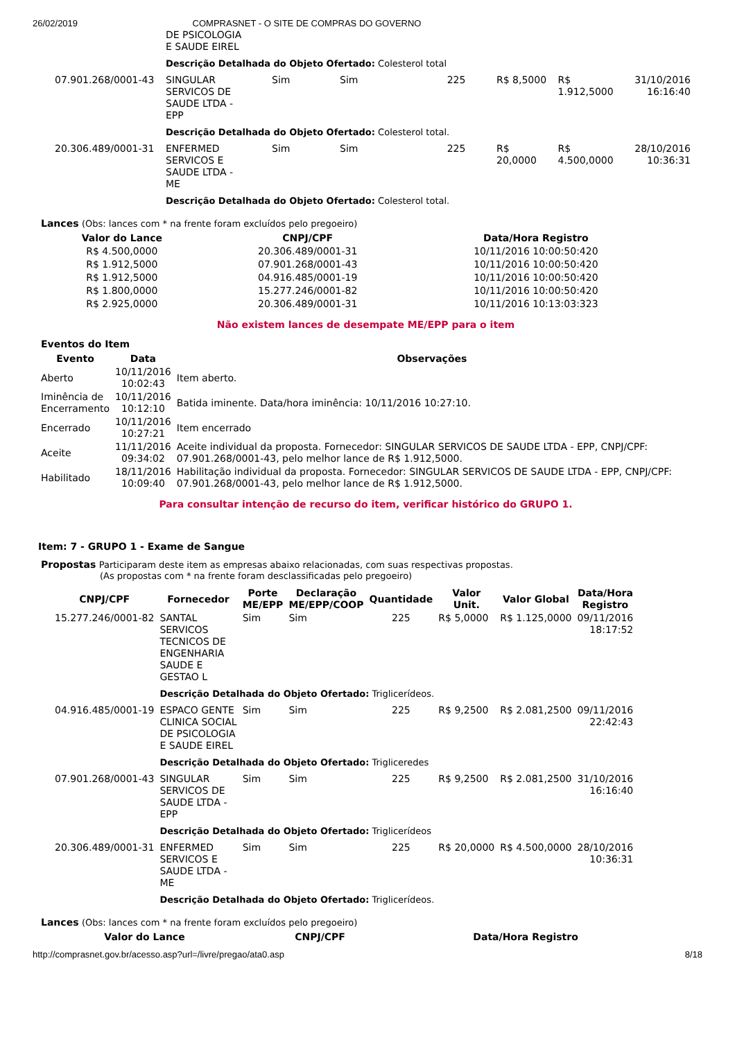26/02/2019 COMPRASNET - O SITE DE COMPRAS DO GOVERNO
| | DE PSICOLOGIA E SAUDE EIREL | | | | | | |
| | Descrição Detalhada do Objeto Ofertado: Colesterol total | | | | | | |
| 07.901.268/0001-43 | SINGULAR SERVICOS DE SAUDE LTDA - EPP | Sim | Sim | 225 | R$ 8,5000 | R$ 1.912,5000 | 31/10/2016 16:16:40 |
| | Descrição Detalhada do Objeto Ofertado: Colesterol total. | | | | | | |
| 20.306.489/0001-31 | ENFERMED SERVICOS E SAUDE LTDA - ME | Sim | Sim | 225 | R$ 20,0000 | R$ 4.500,0000 | 28/10/2016 10:36:31 |
| | Descrição Detalhada do Objeto Ofertado: Colesterol total. | | | | | | |
Lances (Obs: lances com * na frente foram excluídos pelo pregoeiro)
| Valor do Lance | CNPJ/CPF | Data/Hora Registro |
| --- | --- | --- |
| R$ 4.500,0000 | 20.306.489/0001-31 | 10/11/2016 10:00:50:420 |
| R$ 1.912,5000 | 07.901.268/0001-43 | 10/11/2016 10:00:50:420 |
| R$ 1.912,5000 | 04.916.485/0001-19 | 10/11/2016 10:00:50:420 |
| R$ 1.800,0000 | 15.277.246/0001-82 | 10/11/2016 10:00:50:420 |
| R$ 2.925,0000 | 20.306.489/0001-31 | 10/11/2016 10:13:03:323 |
Não existem lances de desempate ME/EPP para o item
Eventos do Item
| Evento | Data | Observações |
| --- | --- | --- |
| Aberto | 10/11/2016 10:02:43 | Item aberto. |
| Iminência de Encerramento | 10/11/2016 10:12:10 | Batida iminente. Data/hora iminência: 10/11/2016 10:27:10. |
| Encerrado | 10/11/2016 10:27:21 | Item encerrado |
| Aceite | 11/11/2016 09:34:02 | Aceite individual da proposta. Fornecedor: SINGULAR SERVICOS DE SAUDE LTDA - EPP, CNPJ/CPF: 07.901.268/0001-43, pelo melhor lance de R$ 1.912,5000. |
| Habilitado | 18/11/2016 10:09:40 | Habilitação individual da proposta. Fornecedor: SINGULAR SERVICOS DE SAUDE LTDA - EPP, CNPJ/CPF: 07.901.268/0001-43, pelo melhor lance de R$ 1.912,5000. |
Para consultar intenção de recurso do item, verificar histórico do GRUPO 1.
Item: 7 - GRUPO 1 - Exame de Sangue
Propostas Participaram deste item as empresas abaixo relacionadas, com suas respectivas propostas.
(As propostas com * na frente foram desclassificadas pelo pregoeiro)
| CNPJ/CPF | Fornecedor | Porte ME/EPP | Declaração ME/EPP/COOP | Quantidade | Valor Unit. | Valor Global | Data/Hora Registro |
| --- | --- | --- | --- | --- | --- | --- | --- |
| 15.277.246/0001-82 | SANTAL SERVICOS TECNICOS DE ENGENHARIA SAUDE E GESTAO L | Sim | Sim | 225 | R$ 5,0000 | R$ 1.125,0000 | 09/11/2016 18:17:52 |
| | Descrição Detalhada do Objeto Ofertado: Triglicerídeos. | | | | | | |
| 04.916.485/0001-19 | ESPACO GENTE CLINICA SOCIAL DE PSICOLOGIA E SAUDE EIREL | Sim | Sim | 225 | R$ 9,2500 | R$ 2.081,2500 | 09/11/2016 22:42:43 |
| | Descrição Detalhada do Objeto Ofertado: Trigliceredes | | | | | | |
| 07.901.268/0001-43 | SINGULAR SERVICOS DE SAUDE LTDA - EPP | Sim | Sim | 225 | R$ 9,2500 | R$ 2.081,2500 | 31/10/2016 16:16:40 |
| | Descrição Detalhada do Objeto Ofertado: Triglicerídeos | | | | | | |
| 20.306.489/0001-31 | ENFERMED SERVICOS E SAUDE LTDA - ME | Sim | Sim | 225 | R$ 20,0000 | R$ 4.500,0000 | 28/10/2016 10:36:31 |
| | Descrição Detalhada do Objeto Ofertado: Triglicerídeos. | | | | | | |
Lances (Obs: lances com * na frente foram excluídos pelo pregoeiro)
| Valor do Lance | CNPJ/CPF | Data/Hora Registro |
| --- | --- | --- |
http://comprasnet.gov.br/acesso.asp?url=/livre/pregao/ata0.asp 8/18